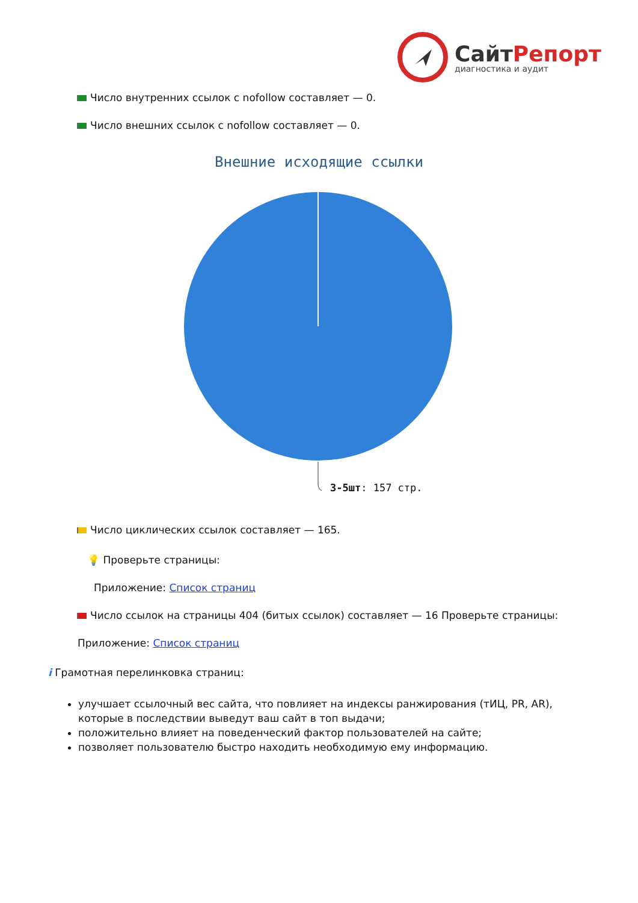СайтРепорт
диагностика и аудит
Число внутренних ссылок с nofollow составляет — 0.
Число внешних ссылок с nofollow составляет — 0.
Внешние исходящие ссылки
3-5шт: 157 стр.
Число циклических ссылок составляет — 165.
💡 Проверьте страницы:
Приложение: Список страниц
Число ссылок на страницы 404 (битых ссылок) составляет — 16 Проверьте страницы:
Приложение: Список страниц
i Грамотная перелинковка страниц:
улучшает ссылочный вес сайта, что повлияет на индексы ранжирования (тИЦ, PR, AR), которые в последствии выведут ваш сайт в топ выдачи;
положительно влияет на поведенческий фактор пользователей на сайте;
позволяет пользователю быстро находить необходимую ему информацию.